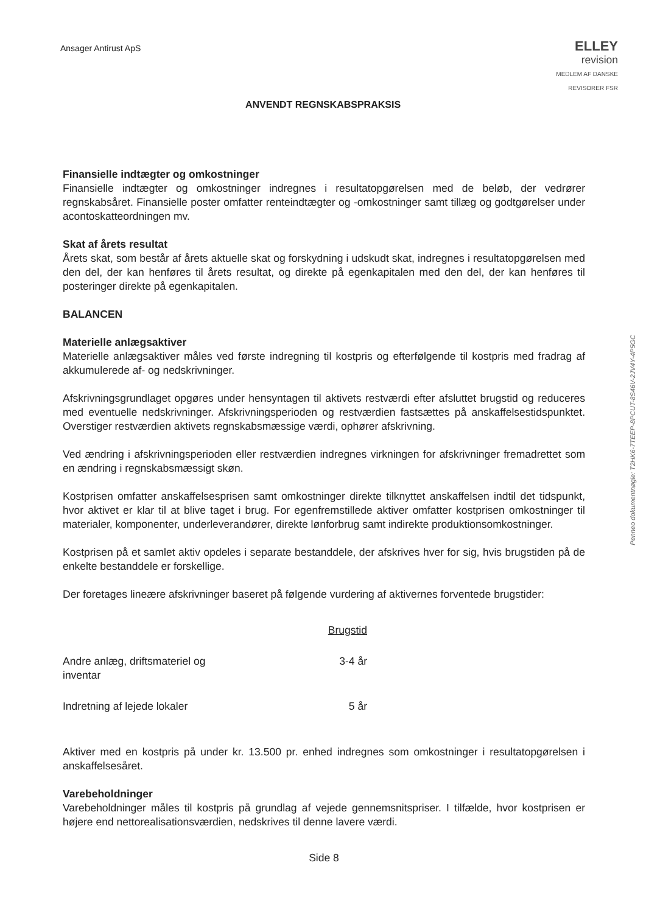Ansager Antirust ApS
ELLEY
revision
MEDLEM AF DANSKE REVISORER FSR
ANVENDT REGNSKABSPRAKSIS
Finansielle indtægter og omkostninger
Finansielle indtægter og omkostninger indregnes i resultatopgørelsen med de beløb, der vedrører regnskabsåret. Finansielle poster omfatter renteindtægter og -omkostninger samt tillæg og godtgørelser under acontoskatteordningen mv.
Skat af årets resultat
Årets skat, som består af årets aktuelle skat og forskydning i udskudt skat, indregnes i resultatopgørelsen med den del, der kan henføres til årets resultat, og direkte på egenkapitalen med den del, der kan henføres til posteringer direkte på egenkapitalen.
BALANCEN
Materielle anlægsaktiver
Materielle anlægsaktiver måles ved første indregning til kostpris og efterfølgende til kostpris med fradrag af akkumulerede af- og nedskrivninger.
Afskrivningsgrundlaget opgøres under hensyntagen til aktivets restværdi efter afsluttet brugstid og reduceres med eventuelle nedskrivninger. Afskrivningsperioden og restværdien fastsættes på anskaffelsestidspunktet. Overstiger restværdien aktivets regnskabsmæssige værdi, ophører afskrivning.
Ved ændring i afskrivningsperioden eller restværdien indregnes virkningen for afskrivninger fremadrettet som en ændring i regnskabsmæssigt skøn.
Kostprisen omfatter anskaffelsesprisen samt omkostninger direkte tilknyttet anskaffelsen indtil det tidspunkt, hvor aktivet er klar til at blive taget i brug. For egenfremstillede aktiver omfatter kostprisen omkostninger til materialer, komponenter, underleverandører, direkte lønforbrug samt indirekte produktionsomkostninger.
Kostprisen på et samlet aktiv opdeles i separate bestanddele, der afskrives hver for sig, hvis brugstiden på de enkelte bestanddele er forskellige.
Der foretages lineære afskrivninger baseret på følgende vurdering af aktivernes forventede brugstider:
| | Brugstid |
| --- | --- |
| Andre anlæg, driftsmateriel og inventar | 3-4 år |
| Indretning af lejede lokaler | 5 år |
Aktiver med en kostpris på under kr. 13.500 pr. enhed indregnes som omkostninger i resultatopgørelsen i anskaffelsesåret.
Varebeholdninger
Varebeholdninger måles til kostpris på grundlag af vejede gennemsnitspriser. I tilfælde, hvor kostprisen er højere end nettorealisationsværdien, nedskrives til denne lavere værdi.
Side 8
Penneo dokumentnøgle: T2HK6-7TEEP-8PCUT-8S46V-2JV4Y-4P5GC